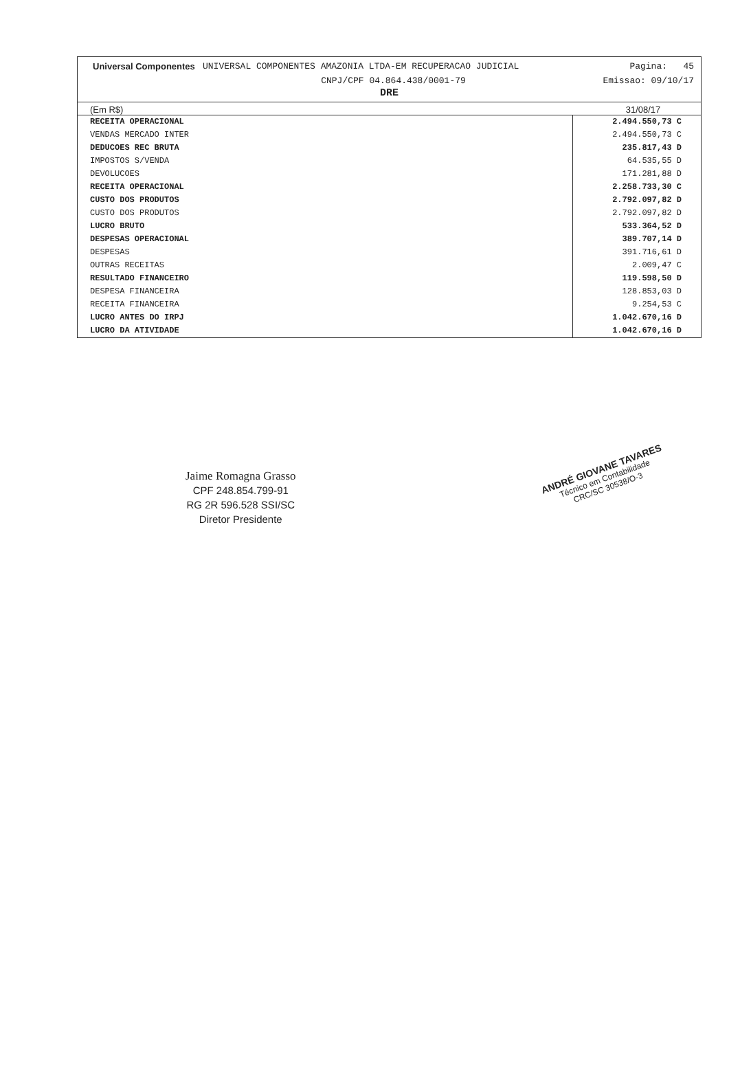Universal Componentes
UNIVERSAL COMPONENTES AMAZONIA LTDA-EM RECUPERACAO JUDICIAL
Pagina: 45
CNPJ/CPF 04.864.438/0001-79 Emissao: 09/10/17
DRE
(Em R$) 31/08/17
| RECEITA OPERACIONAL | 2.494.550,73 C |
| VENDAS MERCADO INTER | 2.494.550,73 C |
| DEDUCOES REC BRUTA | 235.817,43 D |
| IMPOSTOS S/VENDA | 64.535,55 D |
| DEVOLUCOES | 171.281,88 D |
| RECEITA OPERACIONAL | 2.258.733,30 C |
| CUSTO DOS PRODUTOS | 2.792.097,82 D |
| CUSTO DOS PRODUTOS | 2.792.097,82 D |
| LUCRO BRUTO | 533.364,52 D |
| DESPESAS OPERACIONAL | 389.707,14 D |
| DESPESAS | 391.716,61 D |
| OUTRAS RECEITAS | 2.009,47 C |
| RESULTADO FINANCEIRO | 119.598,50 D |
| DESPESA FINANCEIRA | 128.853,03 D |
| RECEITA FINANCEIRA | 9.254,53 C |
| LUCRO ANTES DO IRPJ | 1.042.670,16 D |
| LUCRO DA ATIVIDADE | 1.042.670,16 D |
Jaime Romagna Grasso
CPF 248.854.799-91
RG 2R 596.528 SSI/SC
Diretor Presidente
ANDRÉ GIOVANE TAVARES
Técnico em Contabilidade
CRC/SC 30538/O-3